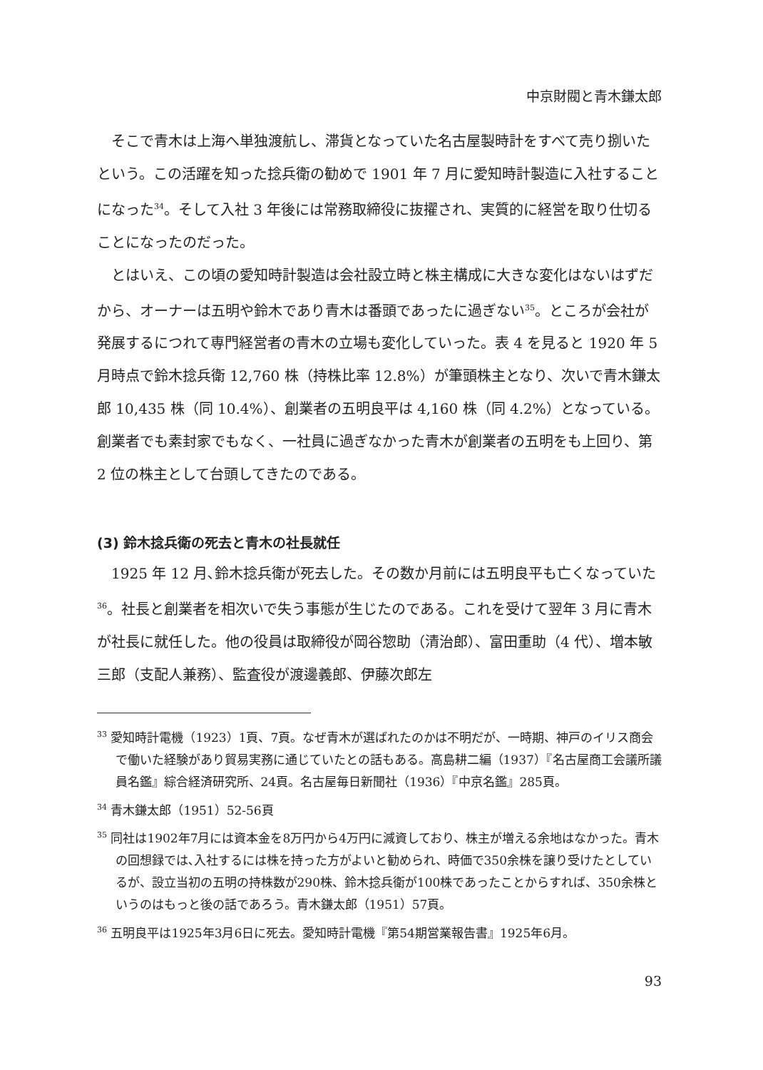中京財閥と青木鎌太郎
そこで青木は上海へ単独渡航し、滞貨となっていた名古屋製時計をすべて売り捌いたという。この活躍を知った捻兵衛の勧めで 1901 年 7 月に愛知時計製造に入社することになった<sup>34</sup>。そして入社 3 年後には常務取締役に抜擢され、実質的に経営を取り仕切ることになったのだった。
とはいえ、この頃の愛知時計製造は会社設立時と株主構成に大きな変化はないはずだから、オーナーは五明や鈴木であり青木は番頭であったに過ぎない<sup>35</sup>。ところが会社が発展するにつれて専門経営者の青木の立場も変化していった。表 4 を見ると 1920 年 5 月時点で鈴木捻兵衛 12,760 株（持株比率 12.8%）が筆頭株主となり、次いで青木鎌太郎 10,435 株（同 10.4%）、創業者の五明良平は 4,160 株（同 4.2%）となっている。創業者でも素封家でもなく、一社員に過ぎなかった青木が創業者の五明をも上回り、第 2 位の株主として台頭してきたのである。
(3) 鈴木捻兵衛の死去と青木の社長就任
1925 年 12 月､鈴木捻兵衛が死去した。その数か月前には五明良平も亡くなっていた<sup>36</sup>。社長と創業者を相次いで失う事態が生じたのである。これを受けて翌年 3 月に青木が社長に就任した。他の役員は取締役が岡谷惣助（清治郎）、富田重助（4 代）、増本敏三郎（支配人兼務）、監査役が渡邊義郎、伊藤次郎左
<sup>33</sup> 愛知時計電機（1923）1頁、7頁。なぜ青木が選ばれたのかは不明だが、一時期、神戸のイリス商会で働いた経験があり貿易実務に通じていたとの話もある。高島耕二編（1937）『名古屋商工会議所議員名鑑』綜合経済研究所、24頁。名古屋毎日新聞社（1936）『中京名鑑』285頁。
<sup>34</sup> 青木鎌太郎（1951）52-56頁
<sup>35</sup> 同社は1902年7月には資本金を8万円から4万円に減資しており、株主が増える余地はなかった。青木の回想録では､入社するには株を持った方がよいと勧められ、時価で350余株を譲り受けたとしているが、設立当初の五明の持株数が290株、鈴木捻兵衛が100株であったことからすれば、350余株というのはもっと後の話であろう。青木鎌太郎（1951）57頁。
<sup>36</sup> 五明良平は1925年3月6日に死去。愛知時計電機『第54期営業報告書』1925年6月。
93